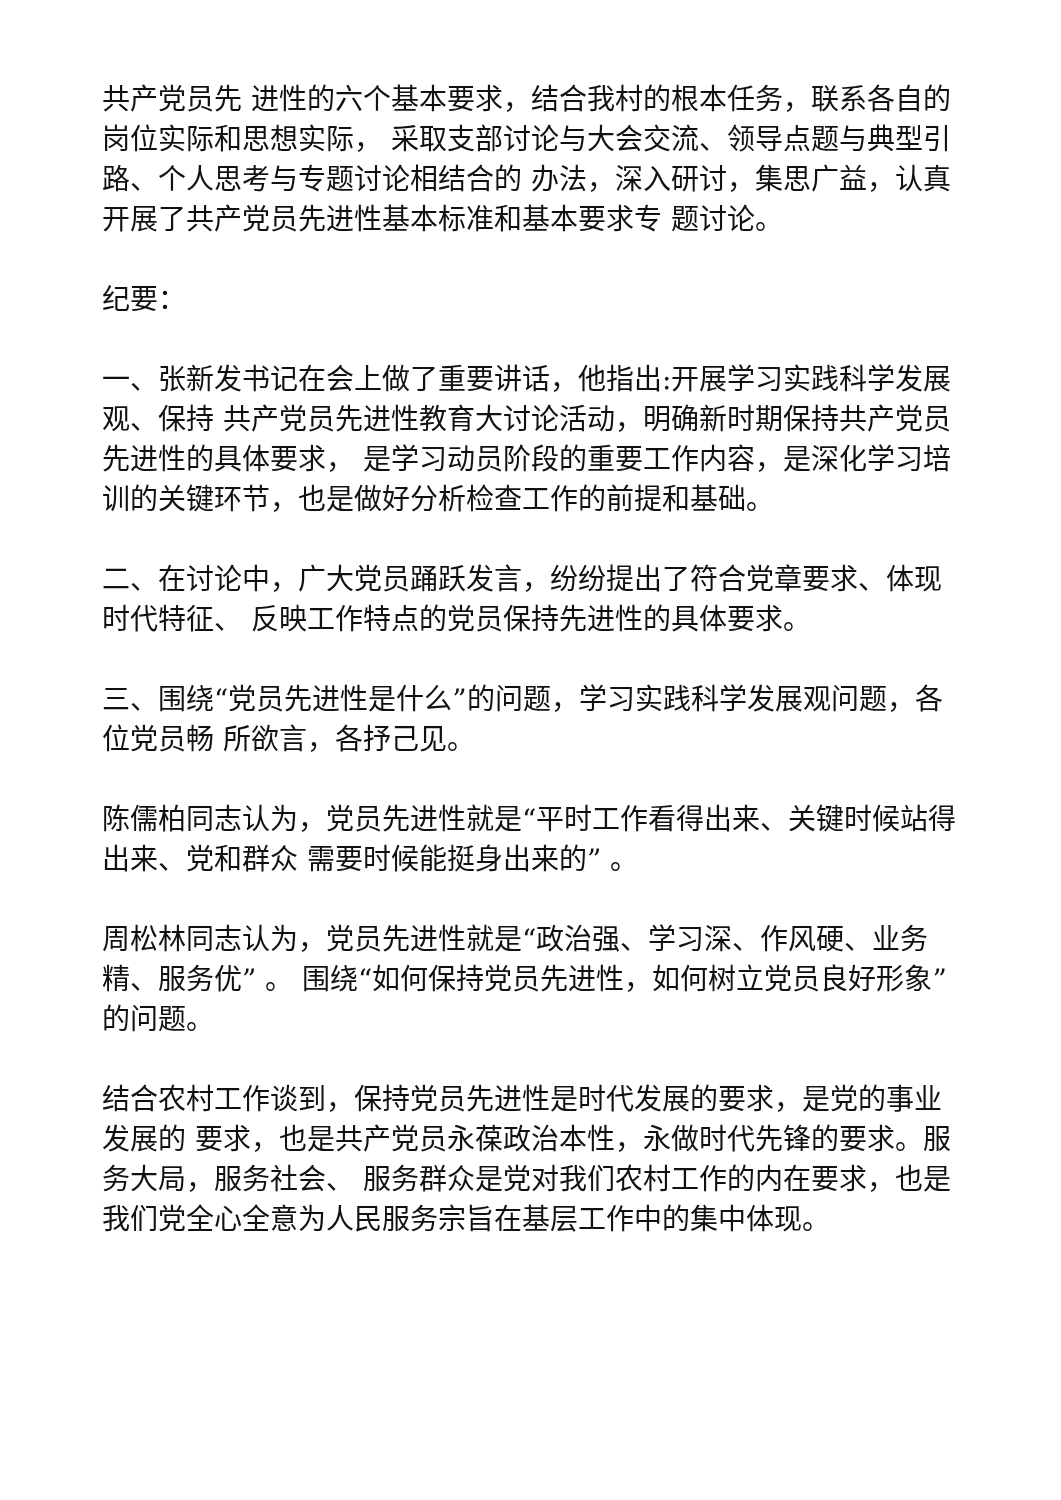共产党员先 进性的六个基本要求，结合我村的根本任务，联系各自的岗位实际和思想实际， 采取支部讨论与大会交流、领导点题与典型引路、个人思考与专题讨论相结合的 办法，深入研讨，集思广益，认真开展了共产党员先进性基本标准和基本要求专 题讨论。
纪要：
一、张新发书记在会上做了重要讲话，他指出:开展学习实践科学发展观、保持 共产党员先进性教育大讨论活动，明确新时期保持共产党员先进性的具体要求， 是学习动员阶段的重要工作内容，是深化学习培训的关键环节，也是做好分析检查工作的前提和基础。
二、在讨论中，广大党员踊跃发言，纷纷提出了符合党章要求、体现时代特征、 反映工作特点的党员保持先进性的具体要求。
三、围绕“党员先进性是什么”的问题，学习实践科学发展观问题，各位党员畅 所欲言，各抒己见。
陈儒柏同志认为，党员先进性就是“平时工作看得出来、关键时候站得出来、党和群众 需要时候能挺身出来的” 。
周松林同志认为，党员先进性就是“政治强、学习深、作风硬、业务精、服务优” 。 围绕“如何保持党员先进性，如何树立党员良好形象”的问题。
结合农村工作谈到，保持党员先进性是时代发展的要求，是党的事业发展的 要求，也是共产党员永葆政治本性，永做时代先锋的要求。服务大局，服务社会、 服务群众是党对我们农村工作的内在要求，也是我们党全心全意为人民服务宗旨在基层工作中的集中体现。